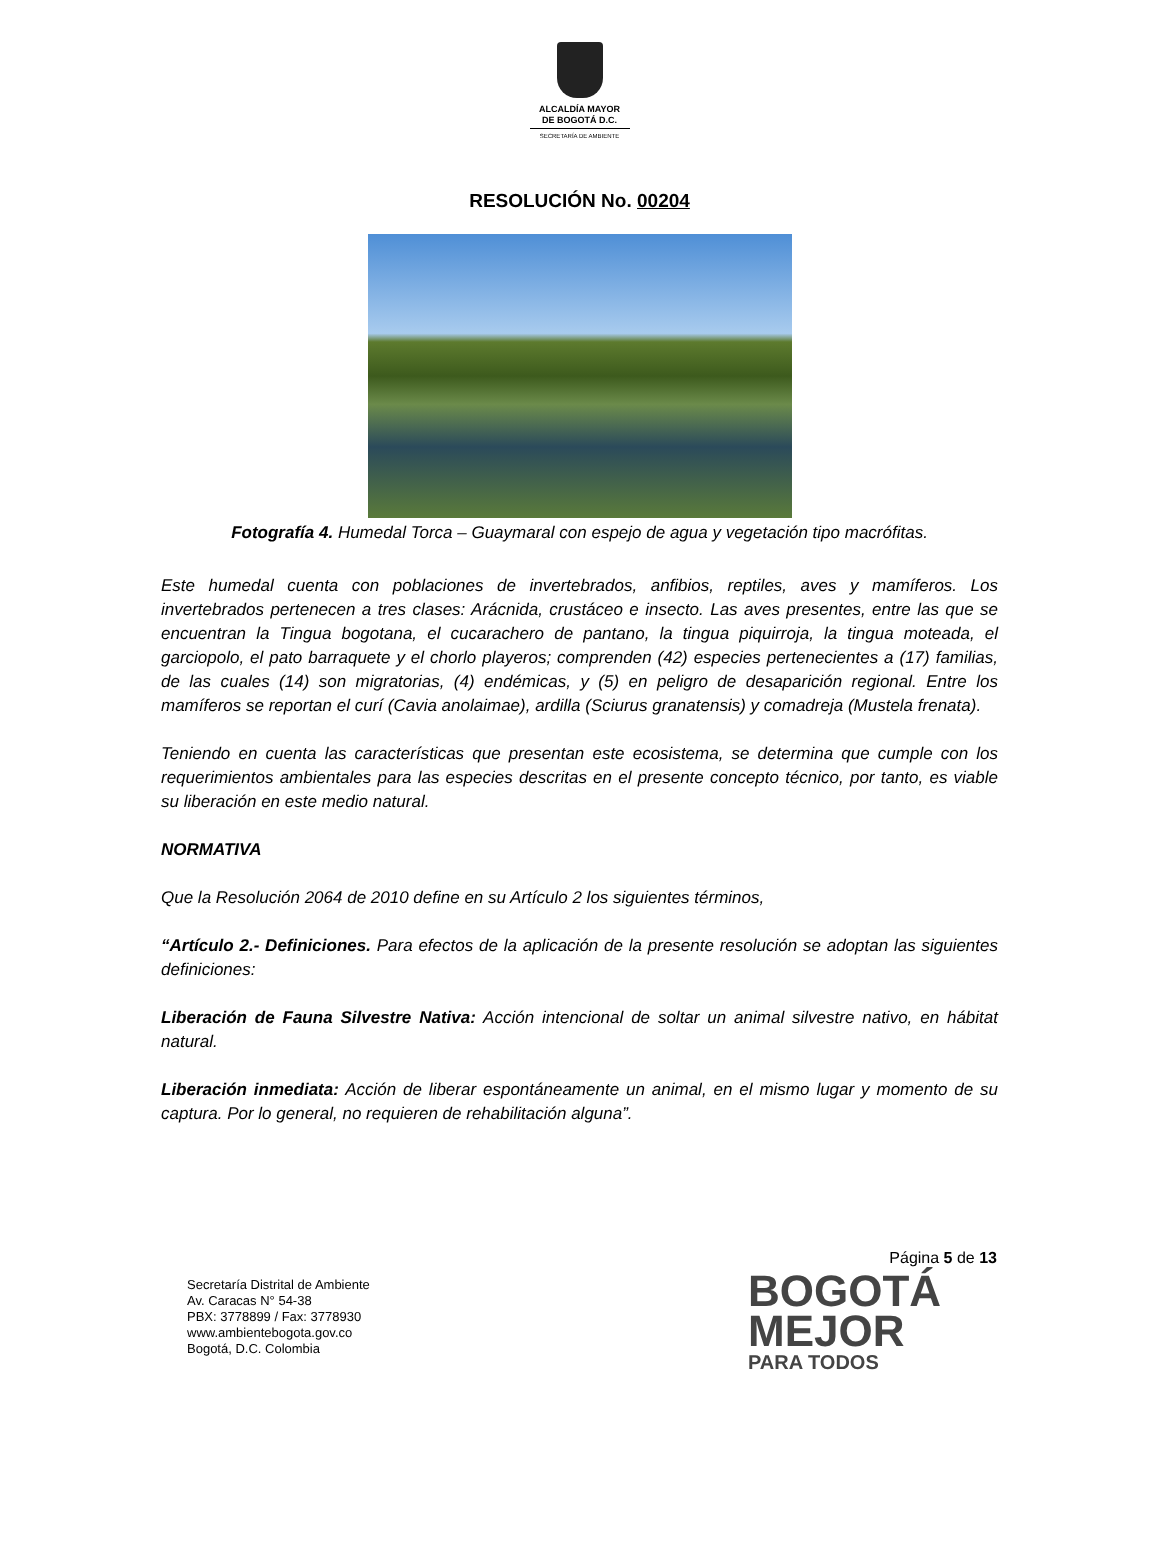ALCALDÍA MAYOR
DE BOGOTÁ D.C.
SECRETARÍA DE AMBIENTE
RESOLUCIÓN No. 00204
Fotografía 4. Humedal Torca – Guaymaral con espejo de agua y vegetación tipo macrófitas.
Este humedal cuenta con poblaciones de invertebrados, anfibios, reptiles, aves y mamíferos. Los invertebrados pertenecen a tres clases: Arácnida, crustáceo e insecto. Las aves presentes, entre las que se encuentran la Tingua bogotana, el cucarachero de pantano, la tingua piquirroja, la tingua moteada, el garciopolo, el pato barraquete y el chorlo playeros; comprenden (42) especies pertenecientes a (17) familias, de las cuales (14) son migratorias, (4) endémicas, y (5) en peligro de desaparición regional. Entre los mamíferos se reportan el curí (Cavia anolaimae), ardilla (Sciurus granatensis) y comadreja (Mustela frenata).
Teniendo en cuenta las características que presentan este ecosistema, se determina que cumple con los requerimientos ambientales para las especies descritas en el presente concepto técnico, por tanto, es viable su liberación en este medio natural.
NORMATIVA
Que la Resolución 2064 de 2010 define en su Artículo 2 los siguientes términos,
“Artículo 2.- Definiciones. Para efectos de la aplicación de la presente resolución se adoptan las siguientes definiciones:
Liberación de Fauna Silvestre Nativa: Acción intencional de soltar un animal silvestre nativo, en hábitat natural.
Liberación inmediata: Acción de liberar espontáneamente un animal, en el mismo lugar y momento de su captura. Por lo general, no requieren de rehabilitación alguna”.
Página 5 de 13
Secretaría Distrital de Ambiente
Av. Caracas N° 54-38
PBX: 3778899 / Fax: 3778930
www.ambientebogota.gov.co
Bogotá, D.C. Colombia
BOGOTÁ
MEJOR
PARA TODOS